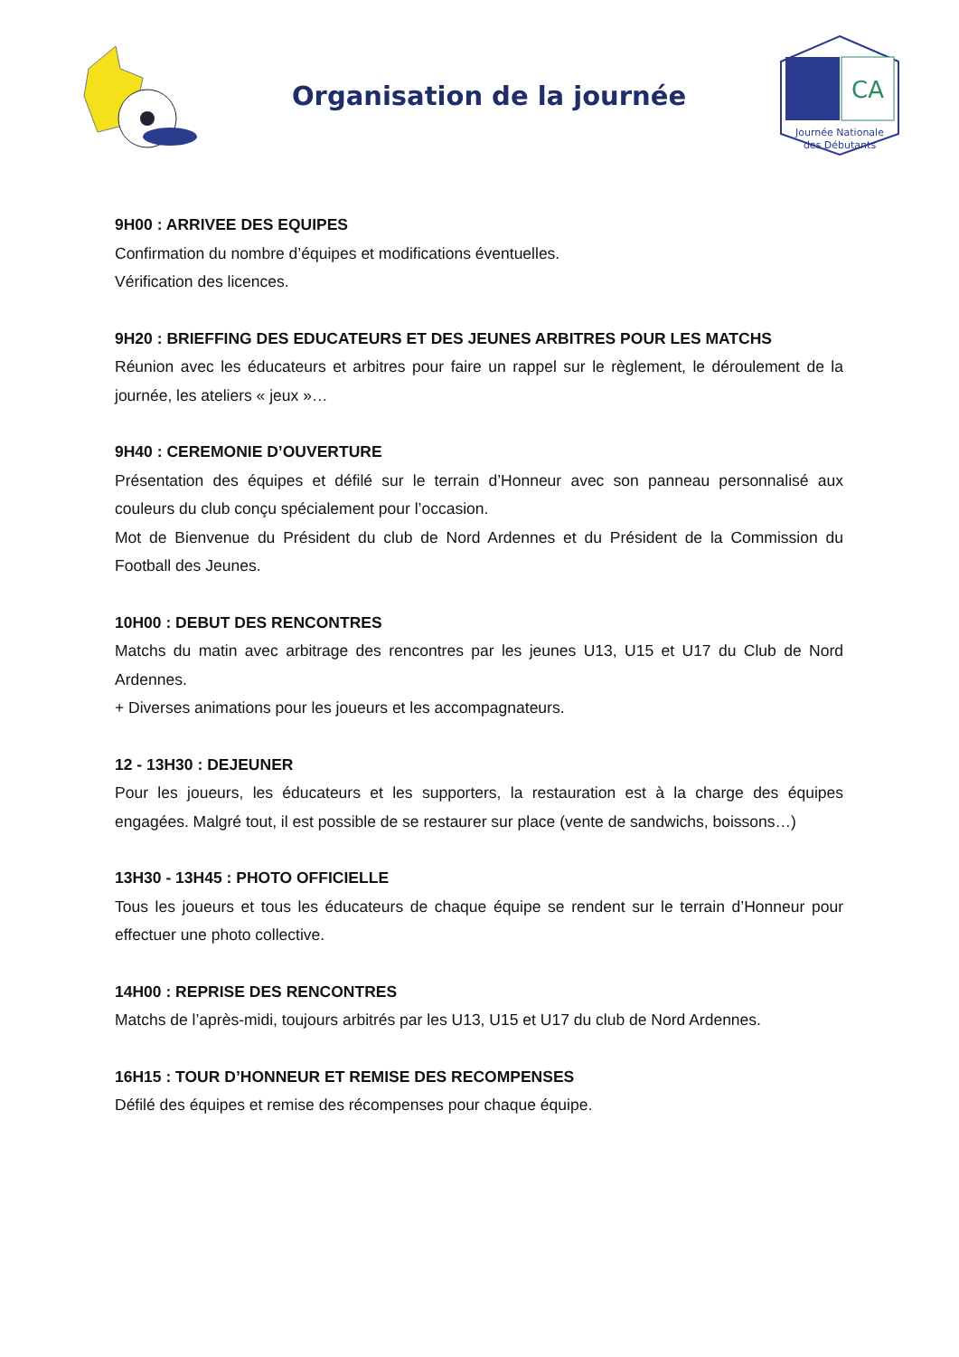Organisation de la journée
CA
Journée Nationale
des Débutants
9H00 : ARRIVEE DES EQUIPES
Confirmation du nombre d’équipes et modifications éventuelles.
Vérification des licences.
9H20 : BRIEFFING DES EDUCATEURS ET DES JEUNES ARBITRES POUR LES MATCHS
Réunion avec les éducateurs et arbitres pour faire un rappel sur le règlement, le déroulement de la journée, les ateliers « jeux »…
9H40 : CEREMONIE D’OUVERTURE
Présentation des équipes et défilé sur le terrain d’Honneur avec son panneau personnalisé aux couleurs du club conçu spécialement pour l’occasion.
Mot de Bienvenue du Président du club de Nord Ardennes et du Président de la Commission du Football des Jeunes.
10H00 : DEBUT DES RENCONTRES
Matchs du matin avec arbitrage des rencontres par les jeunes U13, U15 et U17 du Club de Nord Ardennes.
+ Diverses animations pour les joueurs et les accompagnateurs.
12 - 13H30 : DEJEUNER
Pour les joueurs, les éducateurs et les supporters, la restauration est à la charge des équipes engagées. Malgré tout, il est possible de se restaurer sur place (vente de sandwichs, boissons…)
13H30 - 13H45 : PHOTO OFFICIELLE
Tous les joueurs et tous les éducateurs de chaque équipe se rendent sur le terrain d’Honneur pour effectuer une photo collective.
14H00 : REPRISE DES RENCONTRES
Matchs de l’après-midi, toujours arbitrés par les U13, U15 et U17 du club de Nord Ardennes.
16H15 : TOUR D’HONNEUR ET REMISE DES RECOMPENSES
Défilé des équipes et remise des récompenses pour chaque équipe.